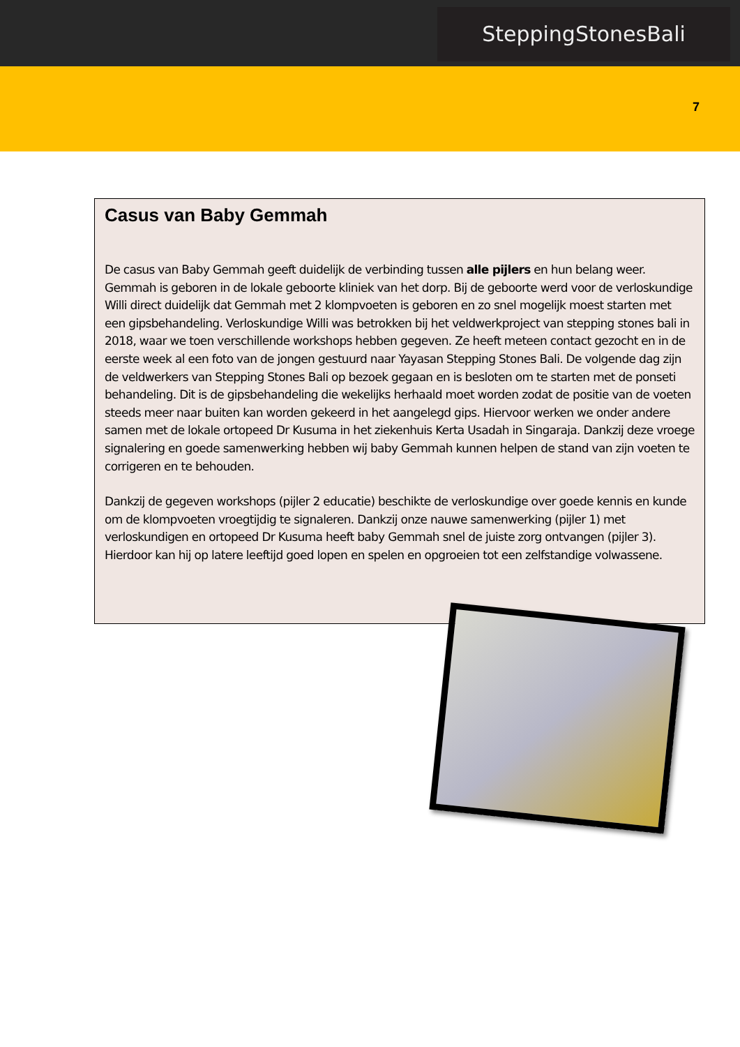SteppingStonesBali
7
Casus van Baby Gemmah
De casus van Baby Gemmah geeft duidelijk de verbinding tussen alle pijlers en hun belang weer. Gemmah is geboren in de lokale geboorte kliniek van het dorp. Bij de geboorte werd voor de verloskundige Willi direct duidelijk dat Gemmah met 2 klompvoeten is geboren en zo snel mogelijk moest starten met een gipsbehandeling. Verloskundige Willi was betrokken bij het veldwerkproject van stepping stones bali in 2018, waar we toen verschillende workshops hebben gegeven. Ze heeft meteen contact gezocht en in de eerste week al een foto van de jongen gestuurd naar Yayasan Stepping Stones Bali. De volgende dag zijn de veldwerkers van Stepping Stones Bali op bezoek gegaan en is besloten om te starten met de ponseti behandeling. Dit is de gipsbehandeling die wekelijks herhaald moet worden zodat de positie van de voeten steeds meer naar buiten kan worden gekeerd in het aangelegd gips. Hiervoor werken we onder andere samen met de lokale ortopeed Dr Kusuma in het ziekenhuis Kerta Usadah in Singaraja. Dankzij deze vroege signalering en goede samenwerking hebben wij baby Gemmah kunnen helpen de stand van zijn voeten te corrigeren en te behouden.
Dankzij de gegeven workshops (pijler 2 educatie) beschikte de verloskundige over goede kennis en kunde om de klompvoeten vroegtijdig te signaleren. Dankzij onze nauwe samenwerking (pijler 1) met verloskundigen en ortopeed Dr Kusuma heeft baby Gemmah snel de juiste zorg ontvangen (pijler 3). Hierdoor kan hij op latere leeftijd goed lopen en spelen en opgroeien tot een zelfstandige volwassene.